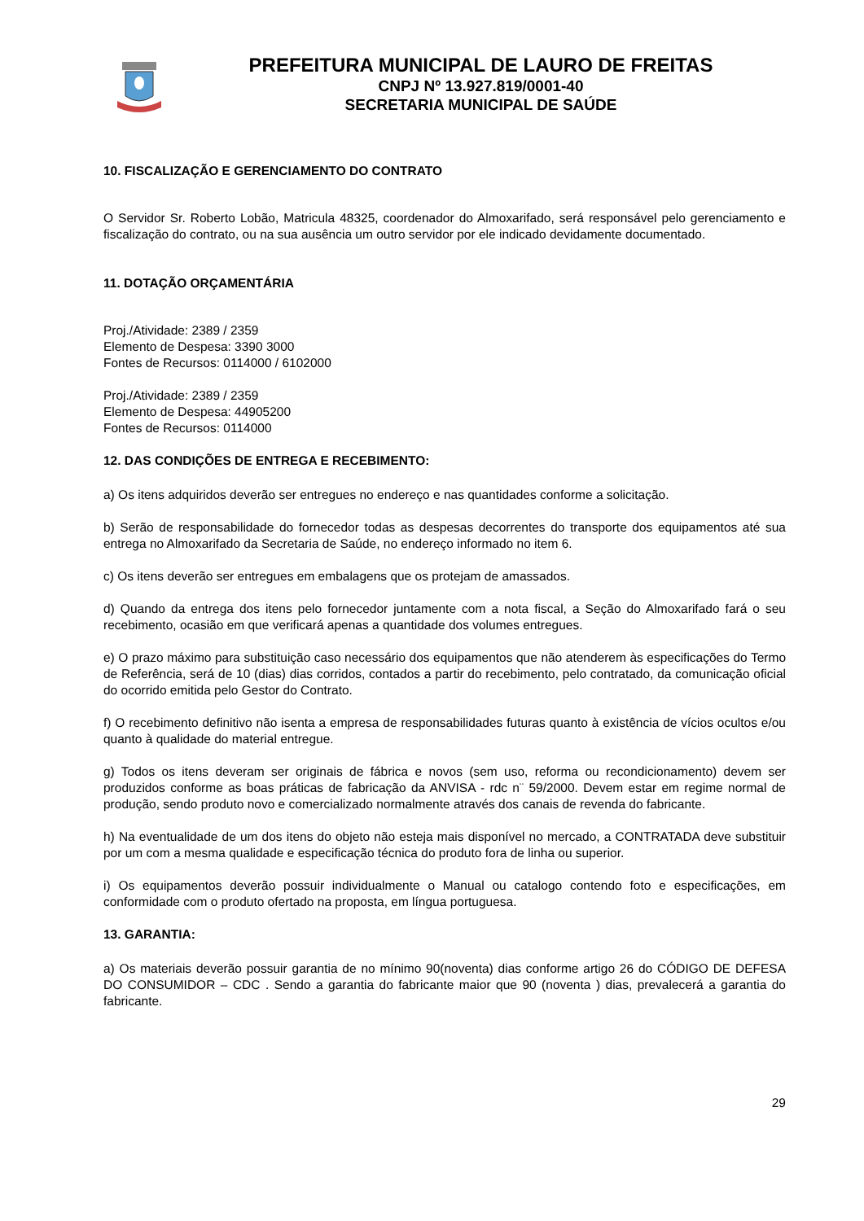PREFEITURA MUNICIPAL DE LAURO DE FREITAS
CNPJ Nº 13.927.819/0001-40
SECRETARIA MUNICIPAL DE SAÚDE
10. FISCALIZAÇÃO E GERENCIAMENTO DO CONTRATO
O Servidor Sr. Roberto Lobão, Matricula 48325, coordenador do Almoxarifado, será responsável pelo gerenciamento e fiscalização do contrato, ou na sua ausência um outro servidor por ele indicado devidamente documentado.
11. DOTAÇÃO ORÇAMENTÁRIA
Proj./Atividade: 2389 / 2359
Elemento de Despesa: 3390 3000
Fontes de Recursos: 0114000 / 6102000
Proj./Atividade: 2389 / 2359
Elemento de Despesa: 44905200
Fontes de Recursos: 0114000
12. DAS CONDIÇÕES DE ENTREGA E RECEBIMENTO:
a) Os itens adquiridos deverão ser entregues no endereço e nas quantidades conforme a solicitação.
b) Serão de responsabilidade do fornecedor todas as despesas decorrentes do transporte dos equipamentos até sua entrega no Almoxarifado da Secretaria de Saúde, no endereço informado no item 6.
c) Os itens deverão ser entregues em embalagens que os protejam de amassados.
d) Quando da entrega dos itens pelo fornecedor juntamente com a nota fiscal, a Seção do Almoxarifado fará o seu recebimento, ocasião em que verificará apenas a quantidade dos volumes entregues.
e) O prazo máximo para substituição caso necessário dos equipamentos que não atenderem às especificações do Termo de Referência, será de 10 (dias) dias corridos, contados a partir do recebimento, pelo contratado, da comunicação oficial do ocorrido emitida pelo Gestor do Contrato.
f) O recebimento definitivo não isenta a empresa de responsabilidades futuras quanto à existência de vícios ocultos e/ou quanto à qualidade do material entregue.
g) Todos os itens deveram ser originais de fábrica e novos (sem uso, reforma ou recondicionamento) devem ser produzidos conforme as boas práticas de fabricação da ANVISA - rdc n¨ 59/2000. Devem estar em regime normal de produção, sendo produto novo e comercializado normalmente através dos canais de revenda do fabricante.
h) Na eventualidade de um dos itens do objeto não esteja mais disponível no mercado, a CONTRATADA deve substituir por um com a mesma qualidade e especificação técnica do produto fora de linha ou superior.
i) Os equipamentos deverão possuir individualmente o Manual ou catalogo contendo foto e especificações, em conformidade com o produto ofertado na proposta, em língua portuguesa.
13. GARANTIA:
a) Os materiais deverão possuir garantia de no mínimo 90(noventa) dias conforme artigo 26 do CÓDIGO DE DEFESA DO CONSUMIDOR – CDC . Sendo a garantia do fabricante maior que 90 (noventa ) dias, prevalecerá a garantia do fabricante.
29